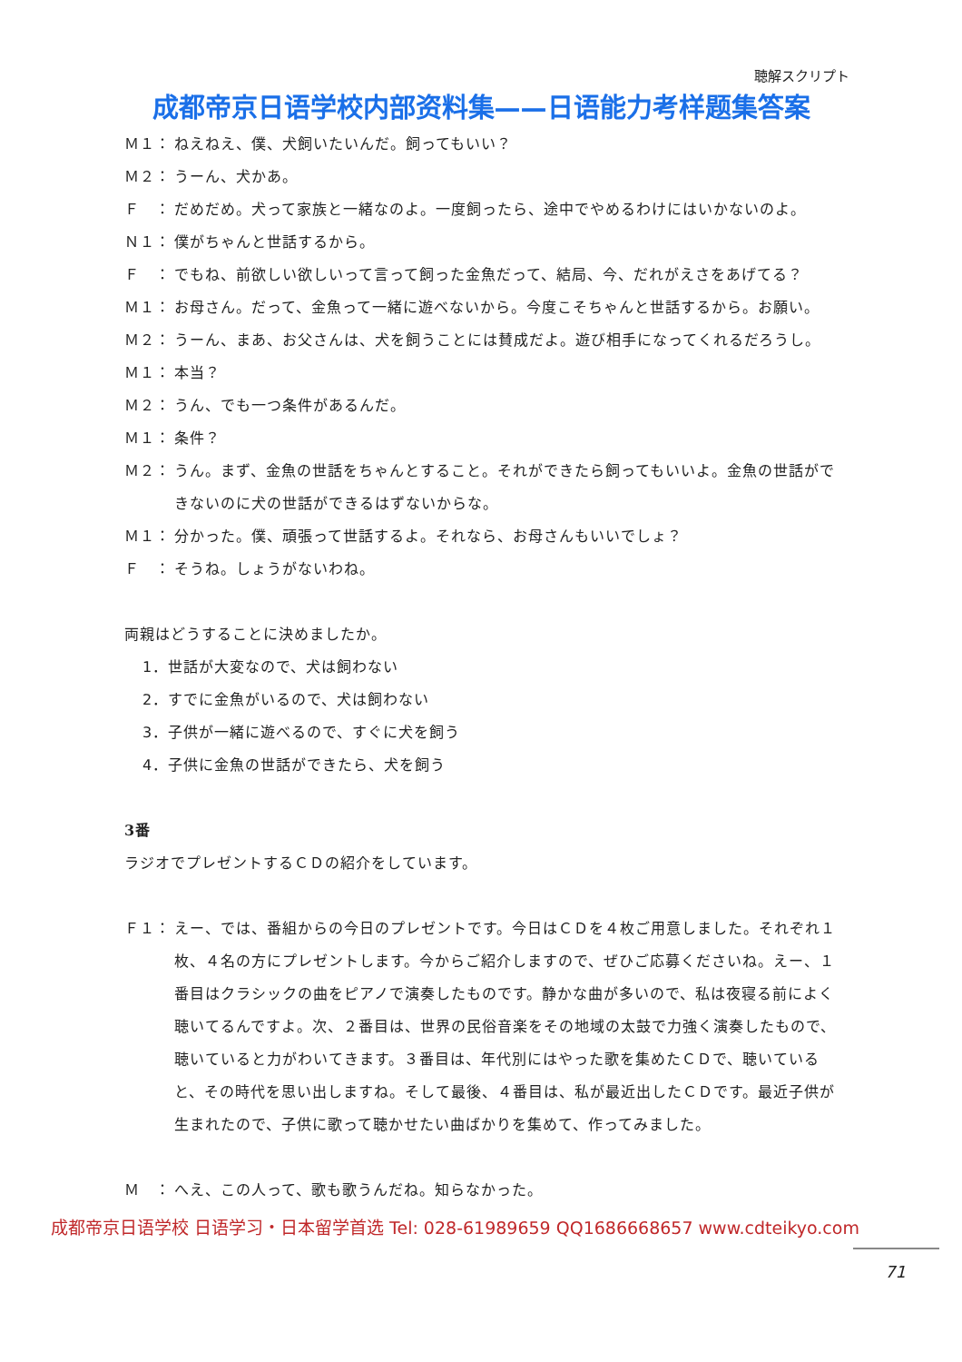聴解スクリプト
成都帝京日语学校内部资料集——日语能力考样题集答案
Ｍ１： ねえねえ、僕、犬飼いたいんだ。飼ってもいい？
Ｍ２： うーん、犬かあ。
Ｆ　： だめだめ。犬って家族と一緒なのよ。一度飼ったら、途中でやめるわけにはいかないのよ。
Ｎ１： 僕がちゃんと世話するから。
Ｆ　： でもね、前欲しい欲しいって言って飼った金魚だって、結局、今、だれがえさをあげてる？
Ｍ１： お母さん。だって、金魚って一緒に遊べないから。今度こそちゃんと世話するから。お願い。
Ｍ２： うーん、まあ、お父さんは、犬を飼うことには賛成だよ。遊び相手になってくれるだろうし。
Ｍ１： 本当？
Ｍ２： うん、でも一つ条件があるんだ。
Ｍ１： 条件？
Ｍ２： うん。まず、金魚の世話をちゃんとすること。それができたら飼ってもいいよ。金魚の世話ができないのに犬の世話ができるはずないからな。
Ｍ１： 分かった。僕、頑張って世話するよ。それなら、お母さんもいいでしょ？
Ｆ　： そうね。しょうがないわね。
両親はどうすることに決めましたか。
1．世話が大変なので、犬は飼わない
2．すでに金魚がいるので、犬は飼わない
3．子供が一緒に遊べるので、すぐに犬を飼う
4．子供に金魚の世話ができたら、犬を飼う
3番
ラジオでプレゼントするＣＤの紹介をしています。
Ｆ１： えー、では、番組からの今日のプレゼントです。今日はＣＤを４枚ご用意しました。それぞれ１枚、４名の方にプレゼントします。今からご紹介しますので、ぜひご応募くださいね。えー、１番目はクラシックの曲をピアノで演奏したものです。静かな曲が多いので、私は夜寝る前によく聴いてるんですよ。次、２番目は、世界の民俗音楽をその地域の太鼓で力強く演奏したもので、聴いていると力がわいてきます。３番目は、年代別にはやった歌を集めたＣＤで、聴いていると、その時代を思い出しますね。そして最後、４番目は、私が最近出したＣＤです。最近子供が生まれたので、子供に歌って聴かせたい曲ばかりを集めて、作ってみました。
Ｍ　： へえ、この人って、歌も歌うんだね。知らなかった。
成都帝京日语学校 日语学习・日本留学首选 Tel: 028-61989659 QQ1686668657 www.cdteikyo.com
71